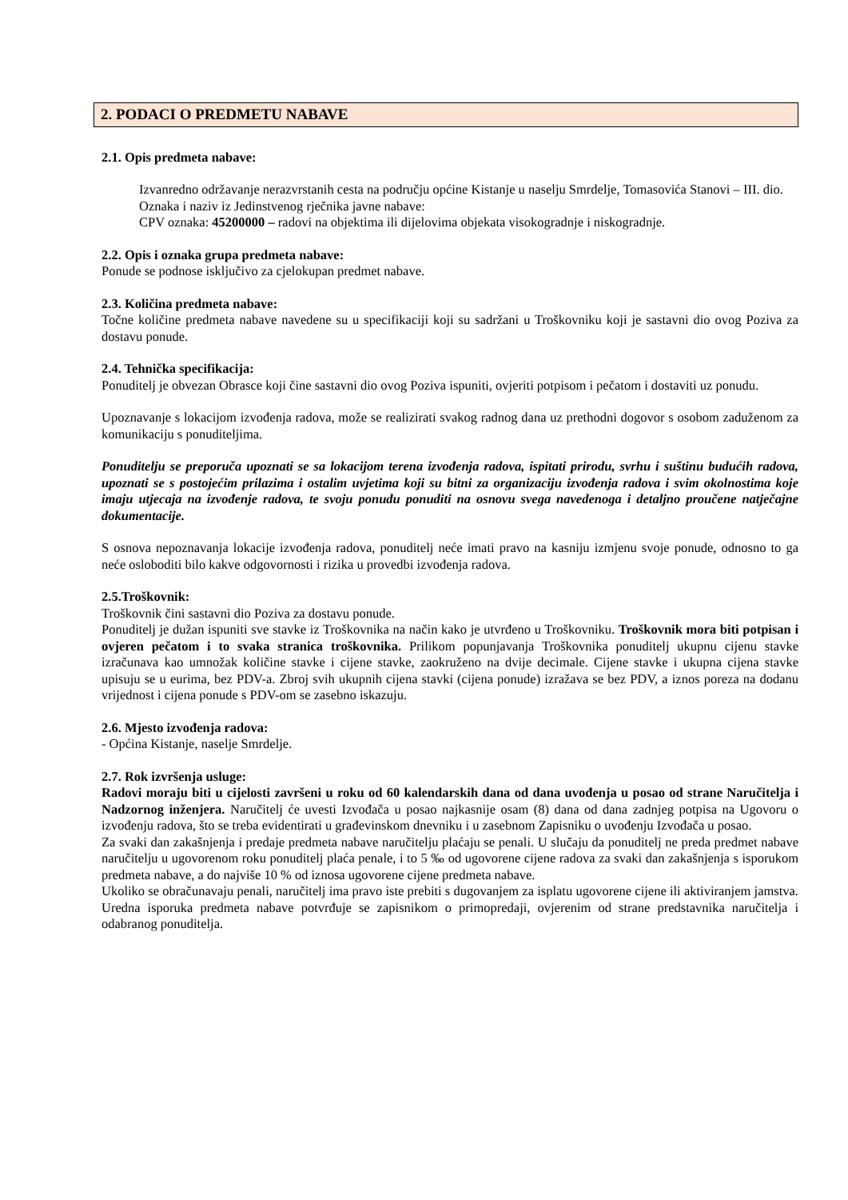2. PODACI O PREDMETU NABAVE
2.1. Opis predmeta nabave:
Izvanredno održavanje nerazvrstanih cesta na području općine Kistanje u naselju Smrdelje, Tomasovića Stanovi – III. dio.
Oznaka i naziv iz Jedinstvenog rječnika javne nabave:
CPV oznaka: 45200000 – radovi na objektima ili dijelovima objekata visokogradnje i niskogradnje.
2.2. Opis i oznaka grupa predmeta nabave:
Ponude se podnose isključivo za cjelokupan predmet nabave.
2.3. Količina predmeta nabave:
Točne količine predmeta nabave navedene su u specifikaciji koji su sadržani u Troškovniku koji je sastavni dio ovog Poziva za dostavu ponude.
2.4. Tehnička specifikacija:
Ponuditelj je obvezan Obrasce koji čine sastavni dio ovog Poziva ispuniti, ovjeriti potpisom i pečatom i dostaviti uz ponudu.
Upoznavanje s lokacijom izvođenja radova, može se realizirati svakog radnog dana uz prethodni dogovor s osobom zaduženom za komunikaciju s ponuditeljima.
Ponuditelju se preporuča upoznati se sa lokacijom terena izvođenja radova, ispitati prirodu, svrhu i suštinu budućih radova, upoznati se s postojećim prilazima i ostalim uvjetima koji su bitni za organizaciju izvođenja radova i svim okolnostima koje imaju utjecaja na izvođenje radova, te svoju ponudu ponuditi na osnovu svega navedenoga i detaljno proučene natječajne dokumentacije.
S osnova nepoznavanja lokacije izvođenja radova, ponuditelj neće imati pravo na kasniju izmjenu svoje ponude, odnosno to ga neće osloboditi bilo kakve odgovornosti i rizika u provedbi izvođenja radova.
2.5.Troškovnik:
Troškovnik čini sastavni dio Poziva za dostavu ponude.
Ponuditelj je dužan ispuniti sve stavke iz Troškovnika na način kako je utvrđeno u Troškovniku. Troškovnik mora biti potpisan i ovjeren pečatom i to svaka stranica troškovnika. Prilikom popunjavanja Troškovnika ponuditelj ukupnu cijenu stavke izračunava kao umnožak količine stavke i cijene stavke, zaokruženo na dvije decimale. Cijene stavke i ukupna cijena stavke upisuju se u eurima, bez PDV-a. Zbroj svih ukupnih cijena stavki (cijena ponude) izražava se bez PDV, a iznos poreza na dodanu vrijednost i cijena ponude s PDV-om se zasebno iskazuju.
2.6. Mjesto izvođenja radova:
- Općina Kistanje, naselje Smrdelje.
2.7. Rok izvršenja usluge:
Radovi moraju biti u cijelosti završeni u roku od 60 kalendarskih dana od dana uvođenja u posao od strane Naručitelja i Nadzornog inženjera. Naručitelj će uvesti Izvođača u posao najkasnije osam (8) dana od dana zadnjeg potpisa na Ugovoru o izvođenju radova, što se treba evidentirati u građevinskom dnevniku i u zasebnom Zapisniku o uvođenju Izvođača u posao.
Za svaki dan zakašnjenja i predaje predmeta nabave naručitelju plaćaju se penali. U slučaju da ponuditelj ne preda predmet nabave naručitelju u ugovorenom roku ponuditelj plaća penale, i to 5 ‰ od ugovorene cijene radova za svaki dan zakašnjenja s isporukom predmeta nabave, a do najviše 10 % od iznosa ugovorene cijene predmeta nabave.
Ukoliko se obračunavaju penali, naručitelj ima pravo iste prebiti s dugovanjem za isplatu ugovorene cijene ili aktiviranjem jamstva. Uredna isporuka predmeta nabave potvrđuje se zapisnikom o primopredaji, ovjerenim od strane predstavnika naručitelja i odabranog ponuditelja.